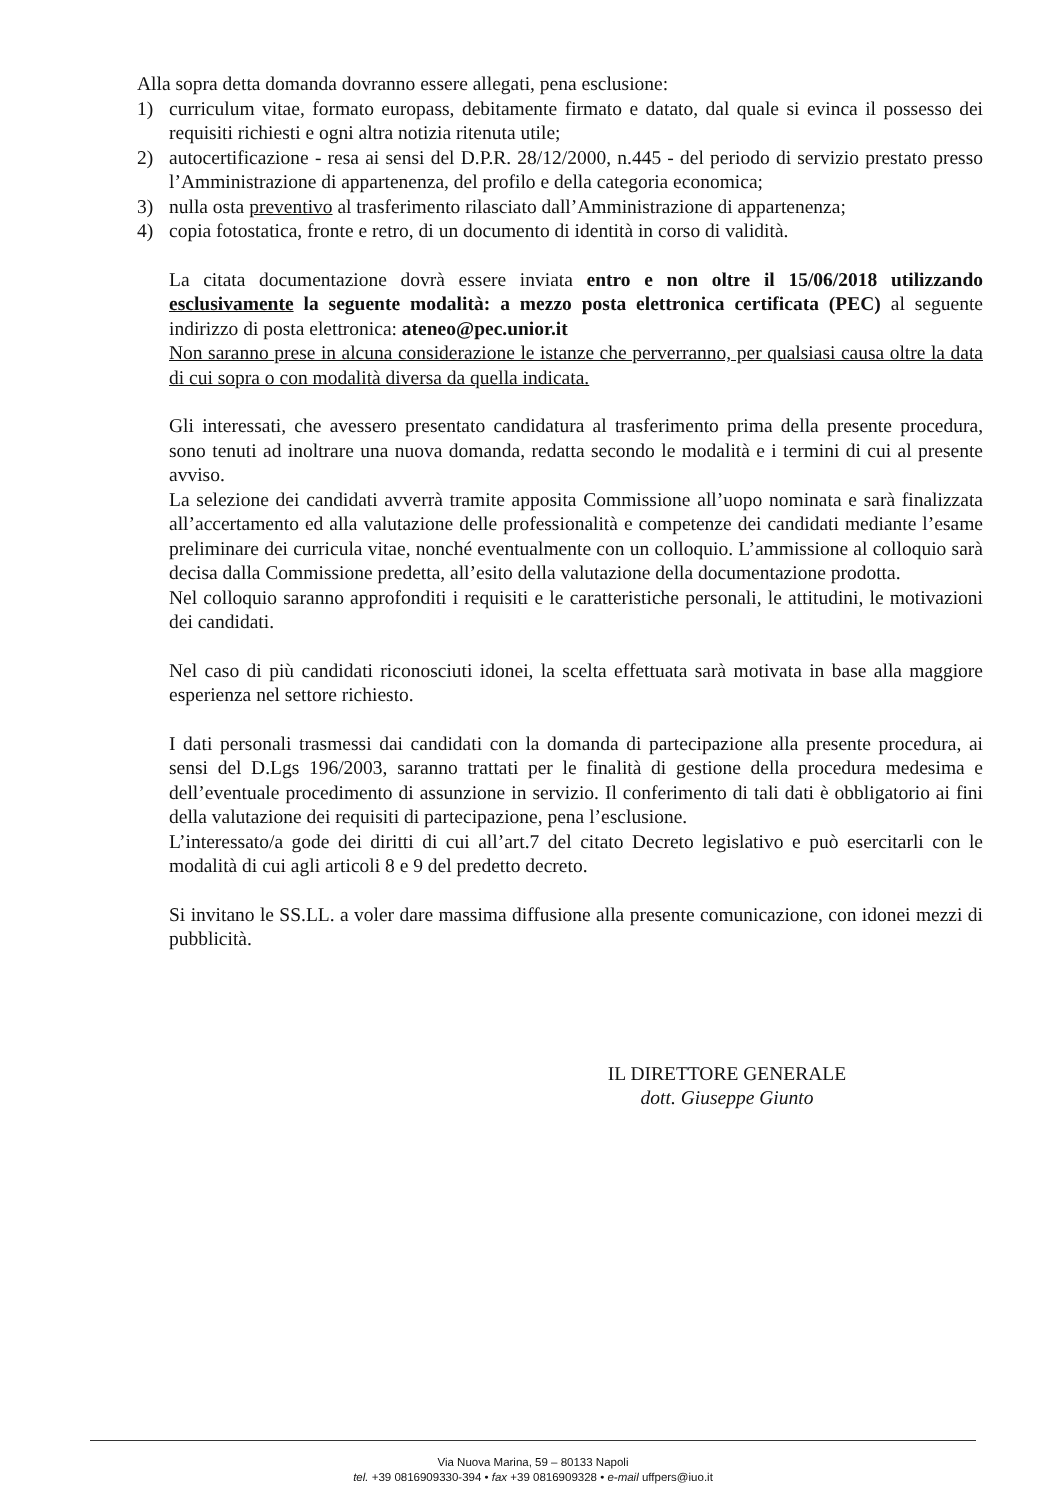Alla sopra detta domanda dovranno essere allegati, pena esclusione:
1) curriculum vitae, formato europass, debitamente firmato e datato, dal quale si evinca il possesso dei requisiti richiesti e ogni altra notizia ritenuta utile;
2) autocertificazione - resa ai sensi del D.P.R. 28/12/2000, n.445 - del periodo di servizio prestato presso l’Amministrazione di appartenenza, del profilo e della categoria economica;
3) nulla osta preventivo al trasferimento rilasciato dall’Amministrazione di appartenenza;
4) copia fotostatica, fronte e retro, di un documento di identità in corso di validità.
La citata documentazione dovrà essere inviata entro e non oltre il 15/06/2018 utilizzando esclusivamente la seguente modalità: a mezzo posta elettronica certificata (PEC) al seguente indirizzo di posta elettronica: ateneo@pec.unior.it
Non saranno prese in alcuna considerazione le istanze che perverranno, per qualsiasi causa oltre la data di cui sopra o con modalità diversa da quella indicata.
Gli interessati, che avessero presentato candidatura al trasferimento prima della presente procedura, sono tenuti ad inoltrare una nuova domanda, redatta secondo le modalità e i termini di cui al presente avviso.
La selezione dei candidati avverrà tramite apposita Commissione all’uopo nominata e sarà finalizzata all’accertamento ed alla valutazione delle professionalità e competenze dei candidati mediante l’esame preliminare dei curricula vitae, nonché eventualmente con un colloquio. L’ammissione al colloquio sarà decisa dalla Commissione predetta, all’esito della valutazione della documentazione prodotta.
Nel colloquio saranno approfonditi i requisiti e le caratteristiche personali, le attitudini, le motivazioni dei candidati.
Nel caso di più candidati riconosciuti idonei, la scelta effettuata sarà motivata in base alla maggiore esperienza nel settore richiesto.
I dati personali trasmessi dai candidati con la domanda di partecipazione alla presente procedura, ai sensi del D.Lgs 196/2003, saranno trattati per le finalità di gestione della procedura medesima e dell’eventuale procedimento di assunzione in servizio. Il conferimento di tali dati è obbligatorio ai fini della valutazione dei requisiti di partecipazione, pena l’esclusione.
L’interessato/a gode dei diritti di cui all’art.7 del citato Decreto legislativo e può esercitarli con le modalità di cui agli articoli 8 e 9 del predetto decreto.
Si invitano le SS.LL. a voler dare massima diffusione alla presente comunicazione, con idonei mezzi di pubblicità.
IL DIRETTORE GENERALE
dott. Giuseppe Giunto
Via Nuova Marina, 59 – 80133 Napoli
tel. +39 0816909330-394 • fax +39 0816909328 • e-mail uffpers@iuo.it